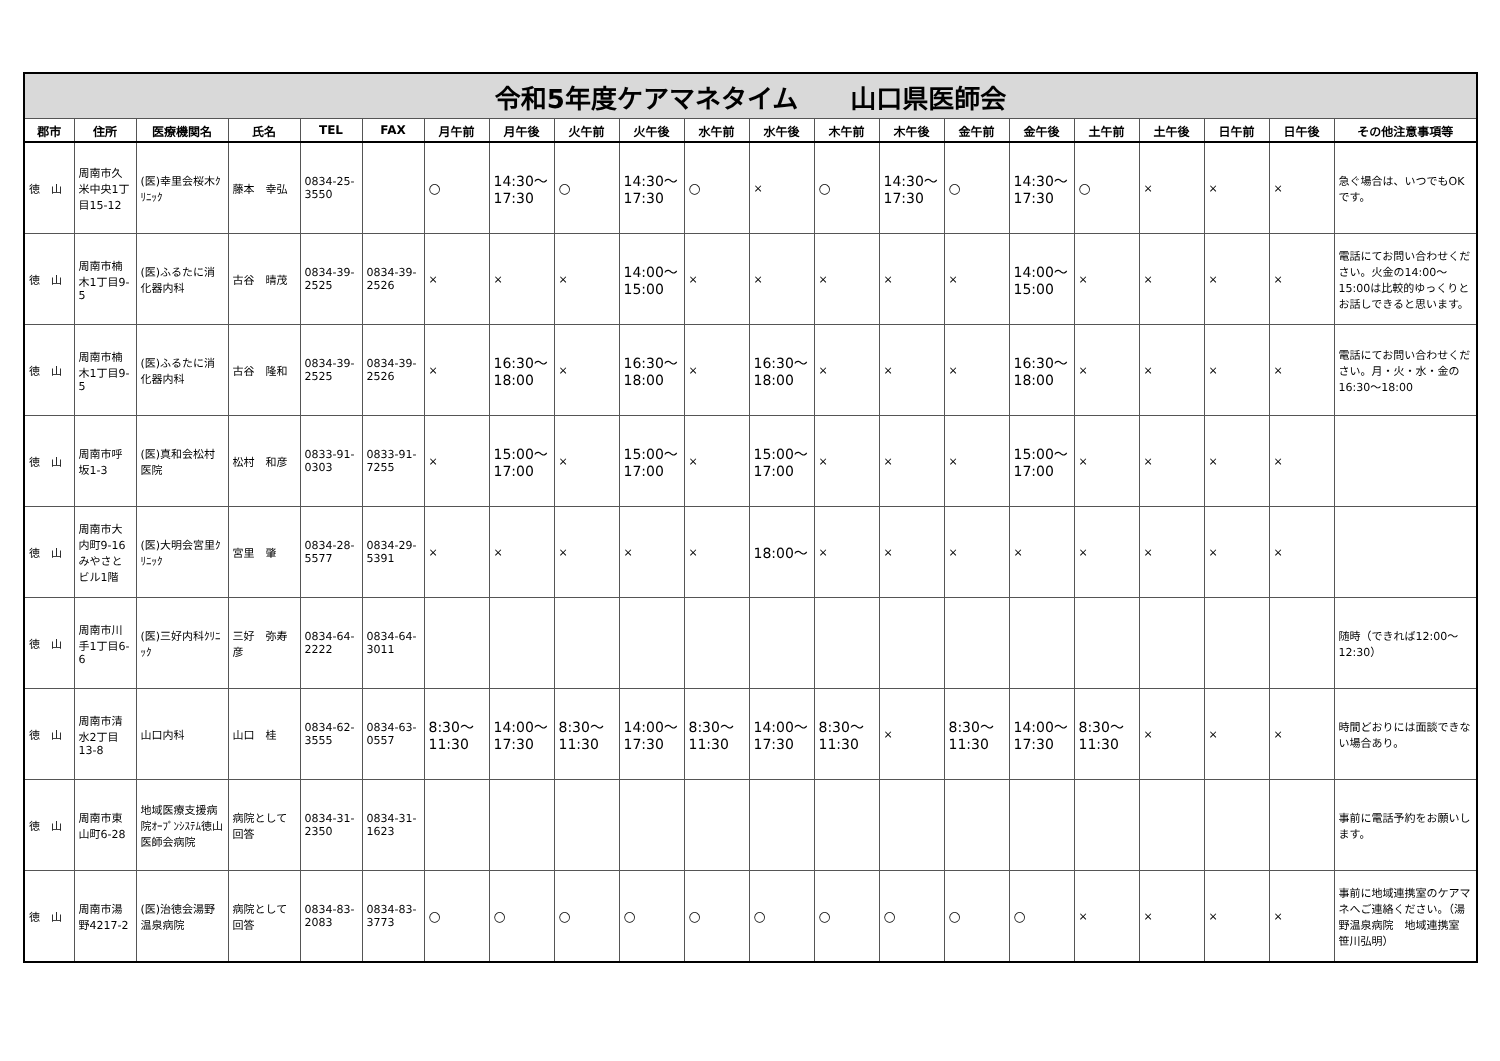| 令和5年度ケアマネタイム 山口県医師会 | | | | | | | | | | | | | | | | | | | | |
| 郡市 | 住所 | 医療機関名 | 氏名 | TEL | FAX | 月午前 | 月午後 | 火午前 | 火午後 | 水午前 | 水午後 | 木午前 | 木午後 | 金午前 | 金午後 | 土午前 | 土午後 | 日午前 | 日午後 | その他注意事項等 |
| 徳 山 | 周南市久米中央1丁目15-12 | (医)幸里会桜木ｸﾘﾆｯｸ | 藤本 幸弘 | 0834-25-3550 | | ○ | 14:30～17:30 | ○ | 14:30～17:30 | ○ | × | ○ | 14:30～17:30 | ○ | 14:30～17:30 | ○ | × | × | × | 急ぐ場合は、いつでもOKです。 |
| 徳 山 | 周南市楠木1丁目9-5 | (医)ふるたに消化器内科 | 古谷 晴茂 | 0834-39-2525 | 0834-39-2526 | × | × | × | 14:00～15:00 | × | × | × | × | × | 14:00～15:00 | × | × | × | × | 電話にてお問い合わせください。火金の14:00～15:00は比較的ゆっくりとお話しできると思います。 |
| 徳 山 | 周南市楠木1丁目9-5 | (医)ふるたに消化器内科 | 古谷 隆和 | 0834-39-2525 | 0834-39-2526 | × | 16:30～18:00 | × | 16:30～18:00 | × | 16:30～18:00 | × | × | × | 16:30～18:00 | × | × | × | × | 電話にてお問い合わせください。月・火・水・金の16:30～18:00 |
| 徳 山 | 周南市呼坂1-3 | (医)真和会松村医院 | 松村 和彦 | 0833-91-0303 | 0833-91-7255 | × | 15:00～17:00 | × | 15:00～17:00 | × | 15:00～17:00 | × | × | × | 15:00～17:00 | × | × | × | × | |
| 徳 山 | 周南市大内町9-16みやさとビル1階 | (医)大明会宮里ｸﾘﾆｯｸ | 宮里 肇 | 0834-28-5577 | 0834-29-5391 | × | × | × | × | × | 18:00～ | × | × | × | × | × | × | × | × | |
| 徳 山 | 周南市川手1丁目6-6 | (医)三好内科ｸﾘﾆｯｸ | 三好 弥寿彦 | 0834-64-2222 | 0834-64-3011 | | | | | | | | | | | | | | | 随時（できれば12:00～12:30） |
| 徳 山 | 周南市清水2丁目13-8 | 山口内科 | 山口 桂 | 0834-62-3555 | 0834-63-0557 | 8:30～11:30 | 14:00～17:30 | 8:30～11:30 | 14:00～17:30 | 8:30～11:30 | 14:00～17:30 | 8:30～11:30 | × | 8:30～11:30 | 14:00～17:30 | 8:30～11:30 | × | × | × | 時間どおりには面談できない場合あり。 |
| 徳 山 | 周南市東山町6-28 | 地域医療支援病院ｵｰﾌﾟﾝｼｽﾃﾑ徳山医師会病院 | 病院として回答 | 0834-31-2350 | 0834-31-1623 | | | | | | | | | | | | | | | 事前に電話予約をお願いします。 |
| 徳 山 | 周南市湯野4217-2 | (医)治徳会湯野温泉病院 | 病院として回答 | 0834-83-2083 | 0834-83-3773 | ○ | ○ | ○ | ○ | ○ | ○ | ○ | ○ | ○ | ○ | × | × | × | × | 事前に地域連携室のケアマネへご連絡ください。（湯野温泉病院 地域連携室 笹川弘明） |